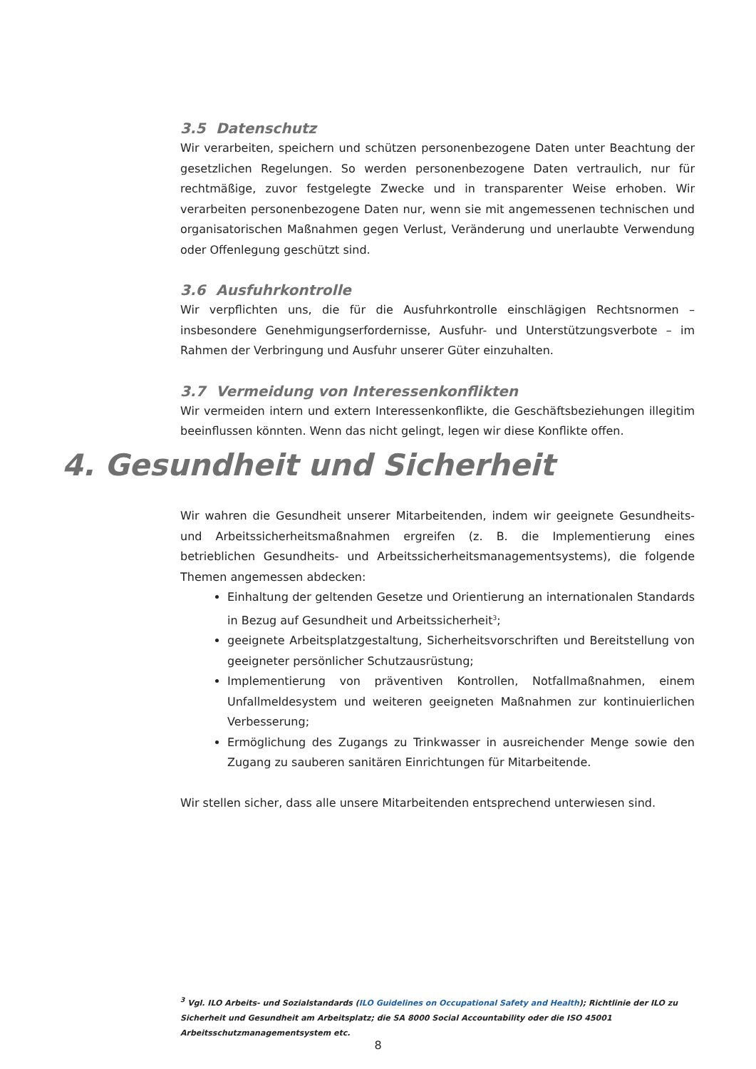3.5 Datenschutz
Wir verarbeiten, speichern und schützen personenbezogene Daten unter Beachtung der gesetzlichen Regelungen. So werden personenbezogene Daten vertraulich, nur für rechtmäßige, zuvor festgelegte Zwecke und in transparenter Weise erhoben. Wir verarbeiten personen­bezogene Daten nur, wenn sie mit angemessenen technischen und organisatorischen Maß­nahmen gegen Verlust, Veränderung und unerlaubte Verwendung oder Offenlegung geschützt sind.
3.6 Ausfuhrkontrolle
Wir verpflichten uns, die für die Ausfuhrkontrolle einschlägigen Rechtsnormen – insbesondere Genehmigungserfordernisse, Ausfuhr- und Unterstützungsverbote – im Rahmen der Verbringung und Ausfuhr unserer Güter einzuhalten.
3.7 Vermeidung von Interessenkonflikten
Wir vermeiden intern und extern Interessenkonflikte, die Geschäftsbeziehungen illegitim beeinflussen könnten. Wenn das nicht gelingt, legen wir diese Konflikte offen.
4. Gesundheit und Sicherheit
Wir wahren die Gesundheit unserer Mitarbeitenden, indem wir geeignete Gesundheits- und Arbeitssicherheitsmaßnahmen ergreifen (z. B. die Implementierung eines betrieblichen Gesundheits- und Arbeitssicherheitsmanagementsystems), die folgende Themen angemessen abdecken:
Einhaltung der geltenden Gesetze und Orientierung an internationalen Standards in Bezug auf Gesundheit und Arbeitssicherheit<sup>3</sup>;
geeignete Arbeitsplatzgestaltung, Sicherheitsvorschriften und Bereitstellung von geeigneter persönlicher Schutzausrüstung;
Implementierung von präventiven Kontrollen, Notfallmaßnahmen, einem Unfallmelde­system und weiteren geeigneten Maßnahmen zur kontinuierlichen Verbesserung;
Ermöglichung des Zugangs zu Trinkwasser in ausreichender Menge sowie den Zugang zu sauberen sanitären Einrichtungen für Mitarbeitende.
Wir stellen sicher, dass alle unsere Mitarbeitenden entsprechend unterwiesen sind.
<sup>3</sup> Vgl. ILO Arbeits- und Sozialstandards (ILO Guidelines on Occupational Safety and Health); Richtlinie der ILO zu Sicherheit und Gesundheit am Arbeitsplatz; die SA 8000 Social Accountability oder die ISO 45001 Arbeitsschutzmanagementsystem etc.
8